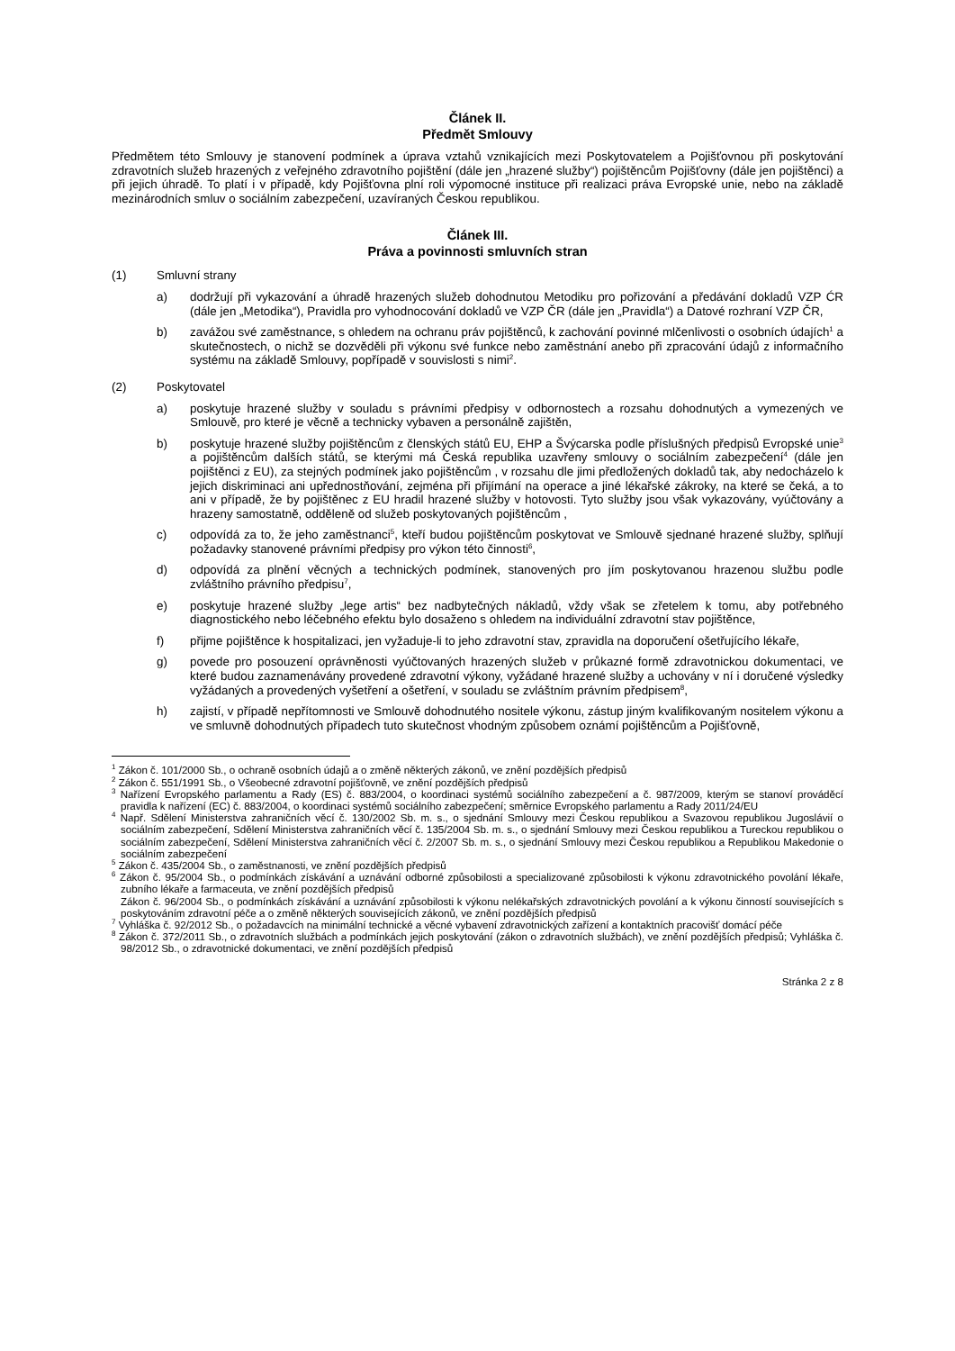Článek II.
Předmět Smlouvy
Předmětem této Smlouvy je stanovení podmínek a úprava vztahů vznikajících mezi Poskytovatelem a Pojišťovnou při poskytování zdravotních služeb hrazených z veřejného zdravotního pojištění (dále jen „hrazené služby“) pojištěncům Pojišťovny (dále jen pojištěnci) a při jejich úhradě. To platí i v případě, kdy Pojišťovna plní roli výpomocné instituce při realizaci práva Evropské unie, nebo na základě mezinárodních smluv o sociálním zabezpečení, uzavíraných Českou republikou.
Článek III.
Práva a povinnosti smluvních stran
(1) Smluvní strany
a) dodržují při vykazování a úhradě hrazených služeb dohodnutou Metodiku pro pořizování a předávání dokladů VZP ĆR (dále jen „Metodika“), Pravidla pro vyhodnocování dokladů ve VZP ČR (dále jen „Pravidla“) a Datové rozhraní VZP ČR,
b) zavážou své zaměstnance, s ohledem na ochranu práv pojištěnců, k zachování povinné mlčenlivosti o osobních údajích<sup>1</sup> a skutečnostech, o nichž se dozvěděli při výkonu své funkce nebo zaměstnání anebo při zpracování údajů z informačního systému na základě Smlouvy, popřípadě v souvislosti s nimi<sup>2</sup>.
(2) Poskytovatel
a) poskytuje hrazené služby v souladu s právními předpisy v odbornostech a rozsahu dohodnutých a vymezených ve Smlouvě, pro které je věcně a technicky vybaven a personálně zajištěn,
b) poskytuje hrazené služby pojištěncům z členských států EU, EHP a Švýcarska podle příslušných předpisů Evropské unie<sup>3</sup> a pojištěncům dalších států, se kterými má Česká republika uzavřeny smlouvy o sociálním zabezpečení<sup>4</sup> (dále jen pojištěnci z EU), za stejných podmínek jako pojištěncům , v rozsahu dle jimi předložených dokladů tak, aby nedocházelo k jejich diskriminaci ani upřednostňování, zejména při přijímání na operace a jiné lékařské zákroky, na které se čeká, a to ani v případě, že by pojištěnec z EU hradil hrazené služby v hotovosti. Tyto služby jsou však vykazovány, vyúčtovány a hrazeny samostatně, odděleně od služeb poskytovaných pojištěncům ,
c) odpovídá za to, že jeho zaměstnanci<sup>5</sup>, kteří budou pojištěncům poskytovat ve Smlouvě sjednané hrazené služby, splňují požadavky stanovené právními předpisy pro výkon této činnosti<sup>6</sup>,
d) odpovídá za plnění věcných a technických podmínek, stanovených pro jím poskytovanou hrazenou službu podle zvláštního právního předpisu<sup>7</sup>,
e) poskytuje hrazené služby „lege artis“ bez nadbytečných nákladů, vždy však se zřetelem k tomu, aby potřebného diagnostického nebo léčebného efektu bylo dosaženo s ohledem na individuální zdravotní stav pojištěnce,
f) přijme pojištěnce k hospitalizaci, jen vyžaduje-li to jeho zdravotní stav, zpravidla na doporučení ošetřujícího lékaře,
g) povede pro posouzení oprávněnosti vyúčtovaných hrazených služeb v průkazné formě zdravotnickou dokumentaci, ve které budou zaznamenávány provedené zdravotní výkony, vyžádané hrazené služby a uchovány v ní i doručené výsledky vyžádaných a provedených vyšetření a ošetření, v souladu se zvláštním právním předpisem<sup>8</sup>,
h) zajistí, v případě nepřítomnosti ve Smlouvě dohodnutého nositele výkonu, zástup jiným kvalifikovaným nositelem výkonu a ve smluvně dohodnutých případech tuto skutečnost vhodným způsobem oznámí pojištěncům a Pojišťovně,
<sup>1</sup> Zákon č. 101/2000 Sb., o ochraně osobních údajů a o změně některých zákonů, ve znění pozdějších předpisů
<sup>2</sup> Zákon č. 551/1991 Sb., o Všeobecné zdravotní pojišťovně, ve znění pozdějších předpisů
<sup>3</sup> Nařízení Evropského parlamentu a Rady (ES) č. 883/2004, o koordinaci systémů sociálního zabezpečení a č. 987/2009, kterým se stanoví prováděcí pravidla k nařízení (EC) č. 883/2004, o koordinaci systémů sociálního zabezpečení; směrnice Evropského parlamentu a Rady 2011/24/EU
<sup>4</sup> Např. Sdělení Ministerstva zahraničních věcí č. 130/2002 Sb. m. s., o sjednání Smlouvy mezi Českou republikou a Svazovou republikou Jugoslávií o sociálním zabezpečení, Sdělení Ministerstva zahraničních věcí č. 135/2004 Sb. m. s., o sjednání Smlouvy mezi Českou republikou a Tureckou republikou o sociálním zabezpečení, Sdělení Ministerstva zahraničních věcí č. 2/2007 Sb. m. s., o sjednání Smlouvy mezi Českou republikou a Republikou Makedonie o sociálním zabezpečení
<sup>5</sup> Zákon č. 435/2004 Sb., o zaměstnanosti, ve znění pozdějších předpisů
<sup>6</sup> Zákon č. 95/2004 Sb., o podmínkách získávání a uznávání odborné způsobilosti a specializované způsobilosti k výkonu zdravotnického povolání lékaře, zubního lékaře a farmaceuta, ve znění pozdějších předpisů
Zákon č. 96/2004 Sb., o podmínkách získávání a uznávání způsobilosti k výkonu nelékařských zdravotnických povolání a k výkonu činností souvisejících s poskytováním zdravotní péče a o změně některých souvisejících zákonů, ve znění pozdějších předpisů
<sup>7</sup> Vyhláška č. 92/2012 Sb., o požadavcích na minimální technické a věcné vybavení zdravotnických zařízení a kontaktních pracovišť domácí péče
<sup>8</sup> Zákon č. 372/2011 Sb., o zdravotních službách a podmínkách jejich poskytování (zákon o zdravotních službách), ve znění pozdějších předpisů; Vyhláška č. 98/2012 Sb., o zdravotnické dokumentaci, ve znění pozdějších předpisů
Stránka 2 z 8